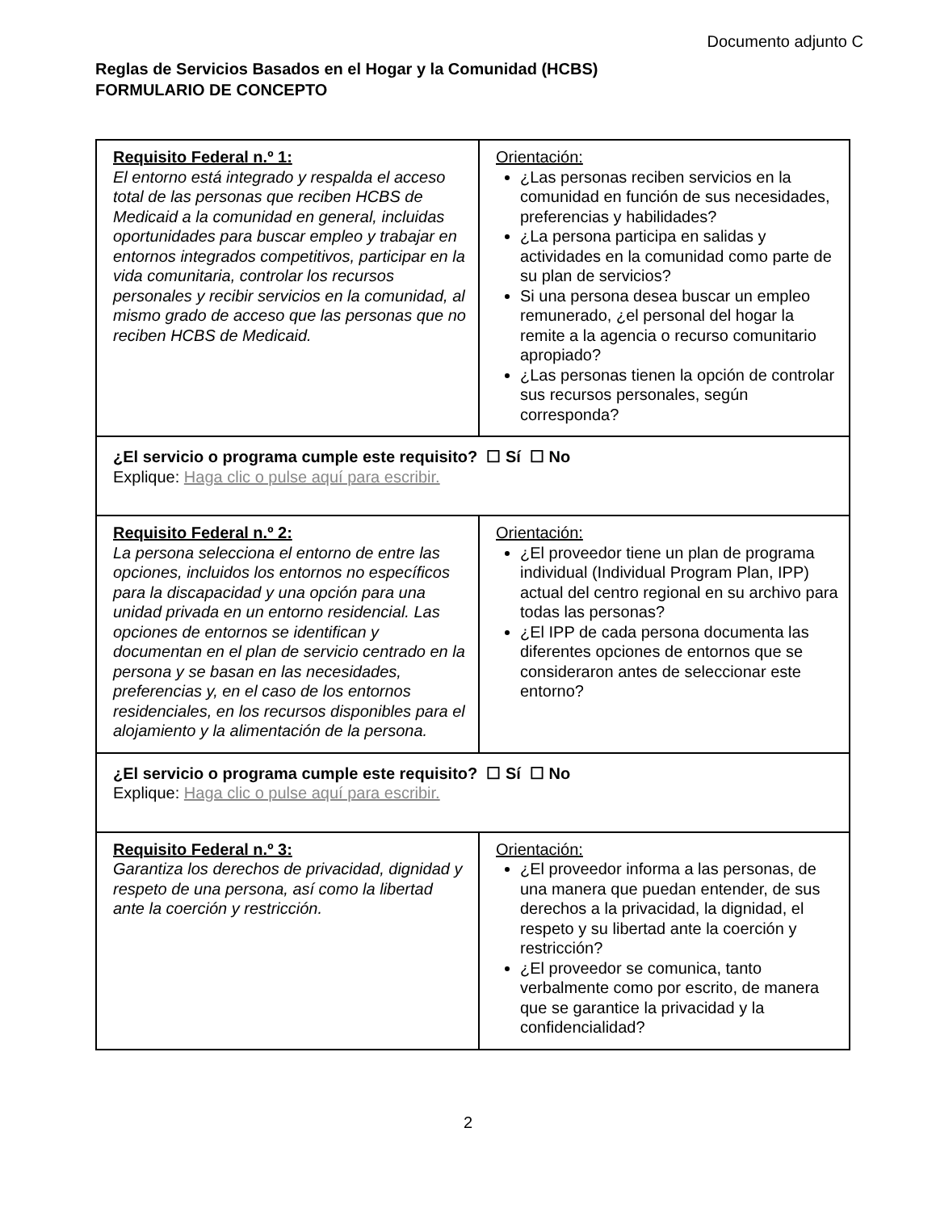Documento adjunto C
Reglas de Servicios Basados en el Hogar y la Comunidad (HCBS)
FORMULARIO DE CONCEPTO
| Requisito Federal n.º 1: El entorno está integrado y respalda el acceso total de las personas que reciben HCBS de Medicaid a la comunidad en general, incluidas oportunidades para buscar empleo y trabajar en entornos integrados competitivos, participar en la vida comunitaria, controlar los recursos personales y recibir servicios en la comunidad, al mismo grado de acceso que las personas que no reciben HCBS de Medicaid. | Orientación: ¿Las personas reciben servicios en la comunidad en función de sus necesidades, preferencias y habilidades? ¿La persona participa en salidas y actividades en la comunidad como parte de su plan de servicios? Si una persona desea buscar un empleo remunerado, ¿el personal del hogar la remite a la agencia o recurso comunitario apropiado? ¿Las personas tienen la opción de controlar sus recursos personales, según corresponda? |
| ¿El servicio o programa cumple este requisito? ☐ Sí ☐ No Explique: Haga clic o pulse aquí para escribir. | |
| Requisito Federal n.º 2: La persona selecciona el entorno de entre las opciones, incluidos los entornos no específicos para la discapacidad y una opción para una unidad privada en un entorno residencial. Las opciones de entornos se identifican y documentan en el plan de servicio centrado en la persona y se basan en las necesidades, preferencias y, en el caso de los entornos residenciales, en los recursos disponibles para el alojamiento y la alimentación de la persona. | Orientación: ¿El proveedor tiene un plan de programa individual (Individual Program Plan, IPP) actual del centro regional en su archivo para todas las personas? ¿El IPP de cada persona documenta las diferentes opciones de entornos que se consideraron antes de seleccionar este entorno? |
| ¿El servicio o programa cumple este requisito? ☐ Sí ☐ No Explique: Haga clic o pulse aquí para escribir. | |
| Requisito Federal n.º 3: Garantiza los derechos de privacidad, dignidad y respeto de una persona, así como la libertad ante la coerción y restricción. | Orientación: ¿El proveedor informa a las personas, de una manera que puedan entender, de sus derechos a la privacidad, la dignidad, el respeto y su libertad ante la coerción y restricción? ¿El proveedor se comunica, tanto verbalmente como por escrito, de manera que se garantice la privacidad y la confidencialidad? |
2